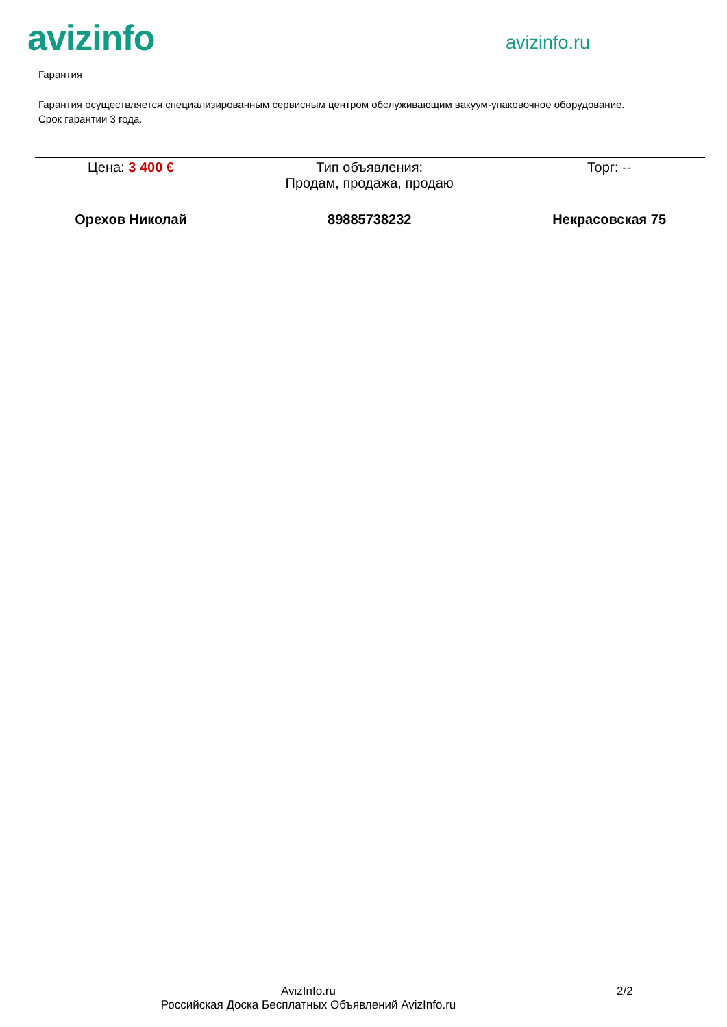avizinfo
avizinfo.ru
Гарантия
Гарантия осуществляется специализированным сервисным центром обслуживающим вакуум-упаковочное оборудование.
Срок гарантии 3 года.
| Цена: 3 400 € | Тип объявления: Продам, продажа, продаю | Торг: -- |
| Орехов Николай | 89885738232 | Некрасовская 75 |
AvizInfo.ru
Российская Доска Бесплатных Объявлений AvizInfo.ru
2/2